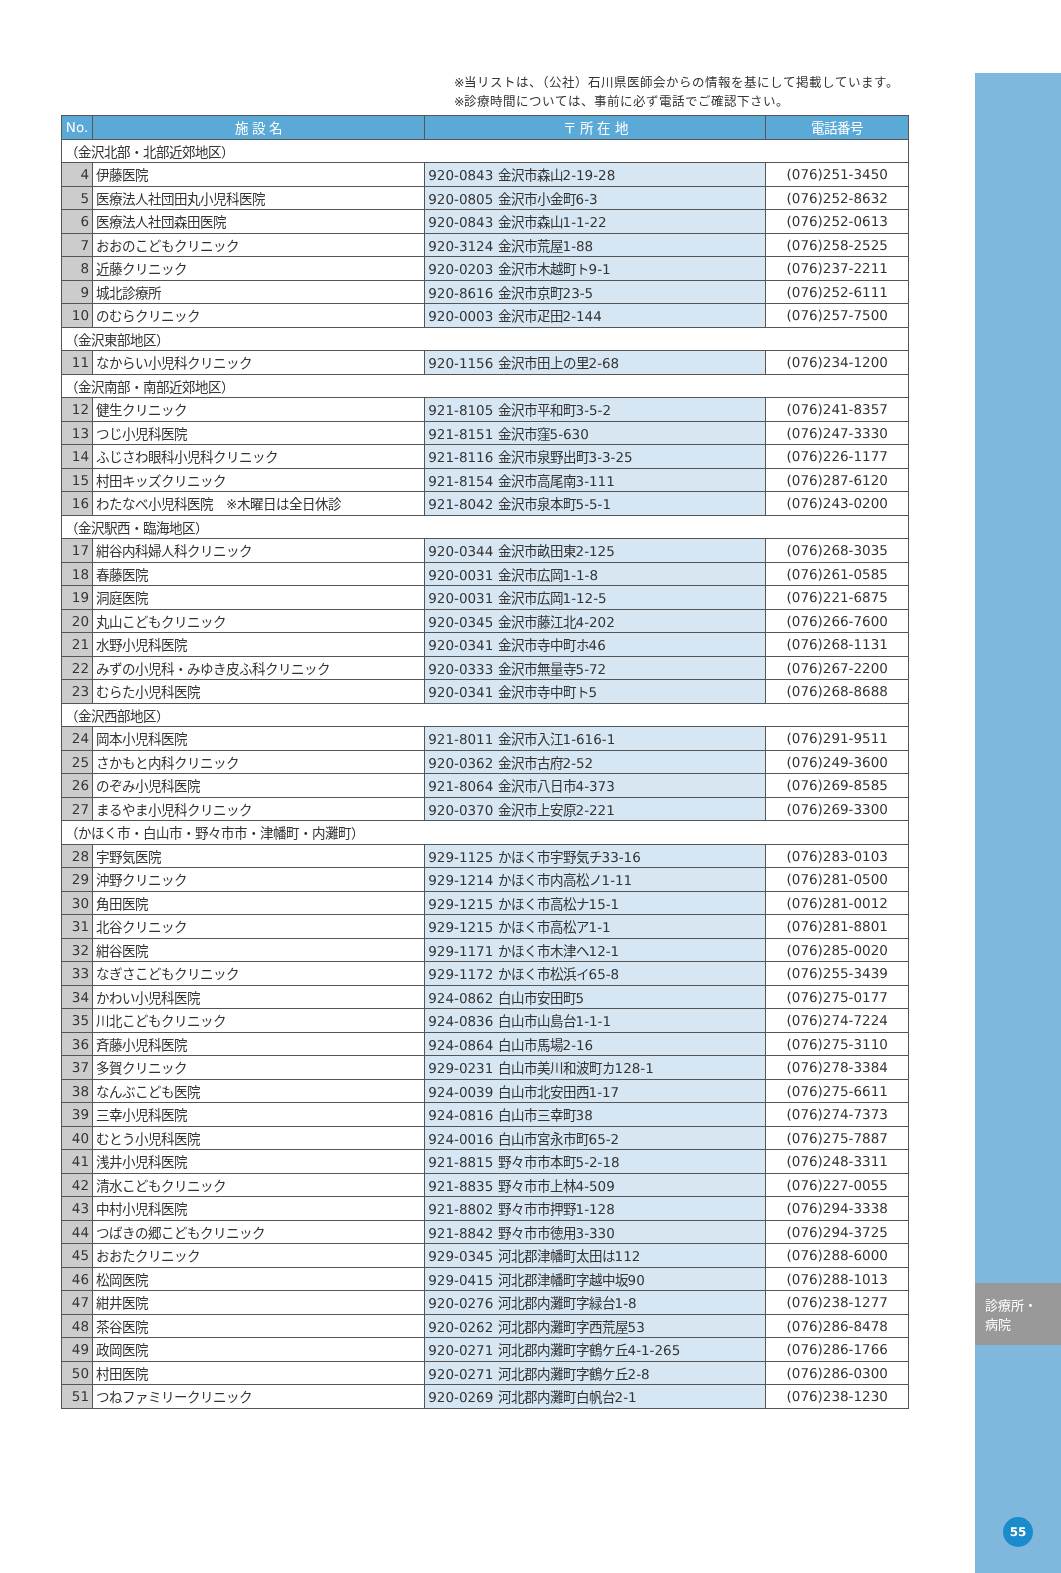診療所・
病院
55
※当リストは、（公社）石川県医師会からの情報を基にして掲載しています。
※診療時間については、事前に必ず電話でご確認下さい。
| No. | 施 設 名 | 〒 所 在 地 | 電話番号 |
| --- | --- | --- | --- |
| （金沢北部・北部近郊地区） | | | |
| 4 | 伊藤医院 | 920-0843 金沢市森山2-19-28 | (076)251-3450 |
| 5 | 医療法人社団田丸小児科医院 | 920-0805 金沢市小金町6-3 | (076)252-8632 |
| 6 | 医療法人社団森田医院 | 920-0843 金沢市森山1-1-22 | (076)252-0613 |
| 7 | おおのこどもクリニック | 920-3124 金沢市荒屋1-88 | (076)258-2525 |
| 8 | 近藤クリニック | 920-0203 金沢市木越町ト9-1 | (076)237-2211 |
| 9 | 城北診療所 | 920-8616 金沢市京町23-5 | (076)252-6111 |
| 10 | のむらクリニック | 920-0003 金沢市疋田2-144 | (076)257-7500 |
| （金沢東部地区） | | | |
| 11 | なからい小児科クリニック | 920-1156 金沢市田上の里2-68 | (076)234-1200 |
| （金沢南部・南部近郊地区） | | | |
| 12 | 健生クリニック | 921-8105 金沢市平和町3-5-2 | (076)241-8357 |
| 13 | つじ小児科医院 | 921-8151 金沢市窪5-630 | (076)247-3330 |
| 14 | ふじさわ眼科小児科クリニック | 921-8116 金沢市泉野出町3-3-25 | (076)226-1177 |
| 15 | 村田キッズクリニック | 921-8154 金沢市高尾南3-111 | (076)287-6120 |
| 16 | わたなべ小児科医院 ※木曜日は全日休診 | 921-8042 金沢市泉本町5-5-1 | (076)243-0200 |
| （金沢駅西・臨海地区） | | | |
| 17 | 紺谷内科婦人科クリニック | 920-0344 金沢市畝田東2-125 | (076)268-3035 |
| 18 | 春藤医院 | 920-0031 金沢市広岡1-1-8 | (076)261-0585 |
| 19 | 洞庭医院 | 920-0031 金沢市広岡1-12-5 | (076)221-6875 |
| 20 | 丸山こどもクリニック | 920-0345 金沢市藤江北4-202 | (076)266-7600 |
| 21 | 水野小児科医院 | 920-0341 金沢市寺中町ホ46 | (076)268-1131 |
| 22 | みずの小児科・みゆき皮ふ科クリニック | 920-0333 金沢市無量寺5-72 | (076)267-2200 |
| 23 | むらた小児科医院 | 920-0341 金沢市寺中町ト5 | (076)268-8688 |
| （金沢西部地区） | | | |
| 24 | 岡本小児科医院 | 921-8011 金沢市入江1-616-1 | (076)291-9511 |
| 25 | さかもと内科クリニック | 920-0362 金沢市古府2-52 | (076)249-3600 |
| 26 | のぞみ小児科医院 | 921-8064 金沢市八日市4-373 | (076)269-8585 |
| 27 | まるやま小児科クリニック | 920-0370 金沢市上安原2-221 | (076)269-3300 |
| （かほく市・白山市・野々市市・津幡町・内灘町） | | | |
| 28 | 宇野気医院 | 929-1125 かほく市宇野気チ33-16 | (076)283-0103 |
| 29 | 沖野クリニック | 929-1214 かほく市内高松ノ1-11 | (076)281-0500 |
| 30 | 角田医院 | 929-1215 かほく市高松ナ15-1 | (076)281-0012 |
| 31 | 北谷クリニック | 929-1215 かほく市高松ア1-1 | (076)281-8801 |
| 32 | 紺谷医院 | 929-1171 かほく市木津ヘ12-1 | (076)285-0020 |
| 33 | なぎさこどもクリニック | 929-1172 かほく市松浜イ65-8 | (076)255-3439 |
| 34 | かわい小児科医院 | 924-0862 白山市安田町5 | (076)275-0177 |
| 35 | 川北こどもクリニック | 924-0836 白山市山島台1-1-1 | (076)274-7224 |
| 36 | 斉藤小児科医院 | 924-0864 白山市馬場2-16 | (076)275-3110 |
| 37 | 多賀クリニック | 929-0231 白山市美川和波町カ128-1 | (076)278-3384 |
| 38 | なんぶこども医院 | 924-0039 白山市北安田西1-17 | (076)275-6611 |
| 39 | 三幸小児科医院 | 924-0816 白山市三幸町38 | (076)274-7373 |
| 40 | むとう小児科医院 | 924-0016 白山市宮永市町65-2 | (076)275-7887 |
| 41 | 浅井小児科医院 | 921-8815 野々市市本町5-2-18 | (076)248-3311 |
| 42 | 清水こどもクリニック | 921-8835 野々市市上林4-509 | (076)227-0055 |
| 43 | 中村小児科医院 | 921-8802 野々市市押野1-128 | (076)294-3338 |
| 44 | つばきの郷こどもクリニック | 921-8842 野々市市徳用3-330 | (076)294-3725 |
| 45 | おおたクリニック | 929-0345 河北郡津幡町太田は112 | (076)288-6000 |
| 46 | 松岡医院 | 929-0415 河北郡津幡町字越中坂90 | (076)288-1013 |
| 47 | 紺井医院 | 920-0276 河北郡内灘町字緑台1-8 | (076)238-1277 |
| 48 | 茶谷医院 | 920-0262 河北郡内灘町字西荒屋53 | (076)286-8478 |
| 49 | 政岡医院 | 920-0271 河北郡内灘町字鶴ケ丘4-1-265 | (076)286-1766 |
| 50 | 村田医院 | 920-0271 河北郡内灘町字鶴ケ丘2-8 | (076)286-0300 |
| 51 | つねファミリークリニック | 920-0269 河北郡内灘町白帆台2-1 | (076)238-1230 |